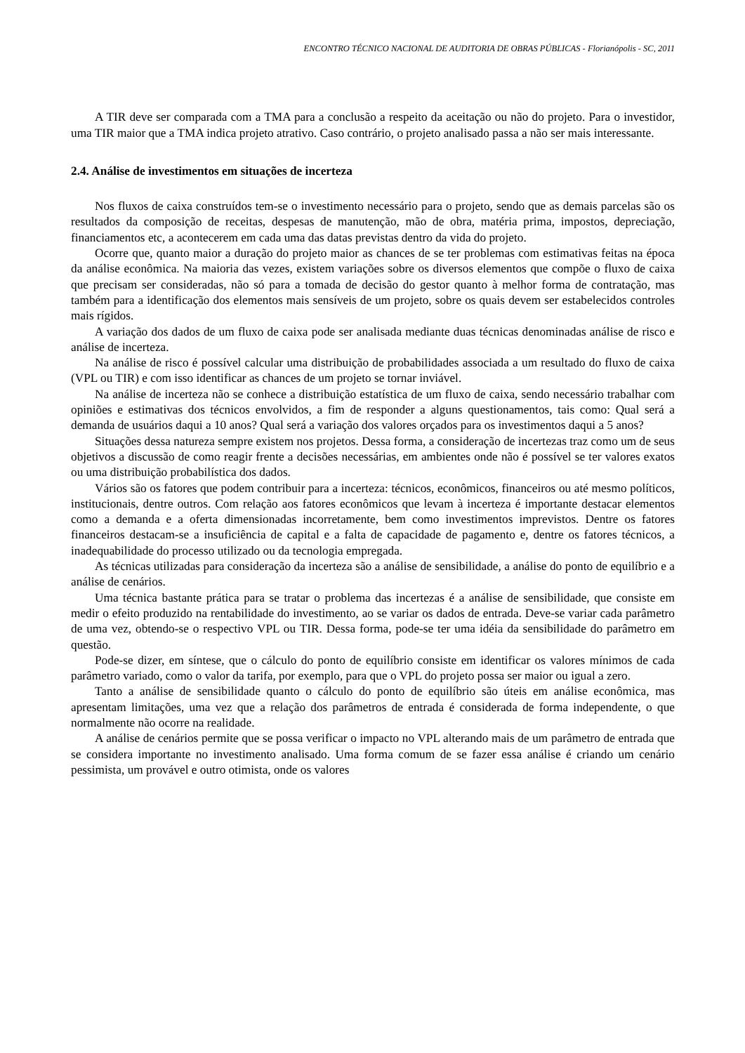ENCONTRO TÉCNICO NACIONAL DE AUDITORIA DE OBRAS PÚBLICAS - Florianópolis - SC, 2011
A TIR deve ser comparada com a TMA para a conclusão a respeito da aceitação ou não do projeto. Para o investidor, uma TIR maior que a TMA indica projeto atrativo. Caso contrário, o projeto analisado passa a não ser mais interessante.
2.4. Análise de investimentos em situações de incerteza
Nos fluxos de caixa construídos tem-se o investimento necessário para o projeto, sendo que as demais parcelas são os resultados da composição de receitas, despesas de manutenção, mão de obra, matéria prima, impostos, depreciação, financiamentos etc, a acontecerem em cada uma das datas previstas dentro da vida do projeto.
Ocorre que, quanto maior a duração do projeto maior as chances de se ter problemas com estimativas feitas na época da análise econômica. Na maioria das vezes, existem variações sobre os diversos elementos que compõe o fluxo de caixa que precisam ser consideradas, não só para a tomada de decisão do gestor quanto à melhor forma de contratação, mas também para a identificação dos elementos mais sensíveis de um projeto, sobre os quais devem ser estabelecidos controles mais rígidos.
A variação dos dados de um fluxo de caixa pode ser analisada mediante duas técnicas denominadas análise de risco e análise de incerteza.
Na análise de risco é possível calcular uma distribuição de probabilidades associada a um resultado do fluxo de caixa (VPL ou TIR) e com isso identificar as chances de um projeto se tornar inviável.
Na análise de incerteza não se conhece a distribuição estatística de um fluxo de caixa, sendo necessário trabalhar com opiniões e estimativas dos técnicos envolvidos, a fim de responder a alguns questionamentos, tais como: Qual será a demanda de usuários daqui a 10 anos? Qual será a variação dos valores orçados para os investimentos daqui a 5 anos?
Situações dessa natureza sempre existem nos projetos. Dessa forma, a consideração de incertezas traz como um de seus objetivos a discussão de como reagir frente a decisões necessárias, em ambientes onde não é possível se ter valores exatos ou uma distribuição probabilística dos dados.
Vários são os fatores que podem contribuir para a incerteza: técnicos, econômicos, financeiros ou até mesmo políticos, institucionais, dentre outros. Com relação aos fatores econômicos que levam à incerteza é importante destacar elementos como a demanda e a oferta dimensionadas incorretamente, bem como investimentos imprevistos. Dentre os fatores financeiros destacam-se a insuficiência de capital e a falta de capacidade de pagamento e, dentre os fatores técnicos, a inadequabilidade do processo utilizado ou da tecnologia empregada.
As técnicas utilizadas para consideração da incerteza são a análise de sensibilidade, a análise do ponto de equilíbrio e a análise de cenários.
Uma técnica bastante prática para se tratar o problema das incertezas é a análise de sensibilidade, que consiste em medir o efeito produzido na rentabilidade do investimento, ao se variar os dados de entrada. Deve-se variar cada parâmetro de uma vez, obtendo-se o respectivo VPL ou TIR. Dessa forma, pode-se ter uma idéia da sensibilidade do parâmetro em questão.
Pode-se dizer, em síntese, que o cálculo do ponto de equilíbrio consiste em identificar os valores mínimos de cada parâmetro variado, como o valor da tarifa, por exemplo, para que o VPL do projeto possa ser maior ou igual a zero.
Tanto a análise de sensibilidade quanto o cálculo do ponto de equilíbrio são úteis em análise econômica, mas apresentam limitações, uma vez que a relação dos parâmetros de entrada é considerada de forma independente, o que normalmente não ocorre na realidade.
A análise de cenários permite que se possa verificar o impacto no VPL alterando mais de um parâmetro de entrada que se considera importante no investimento analisado. Uma forma comum de se fazer essa análise é criando um cenário pessimista, um provável e outro otimista, onde os valores